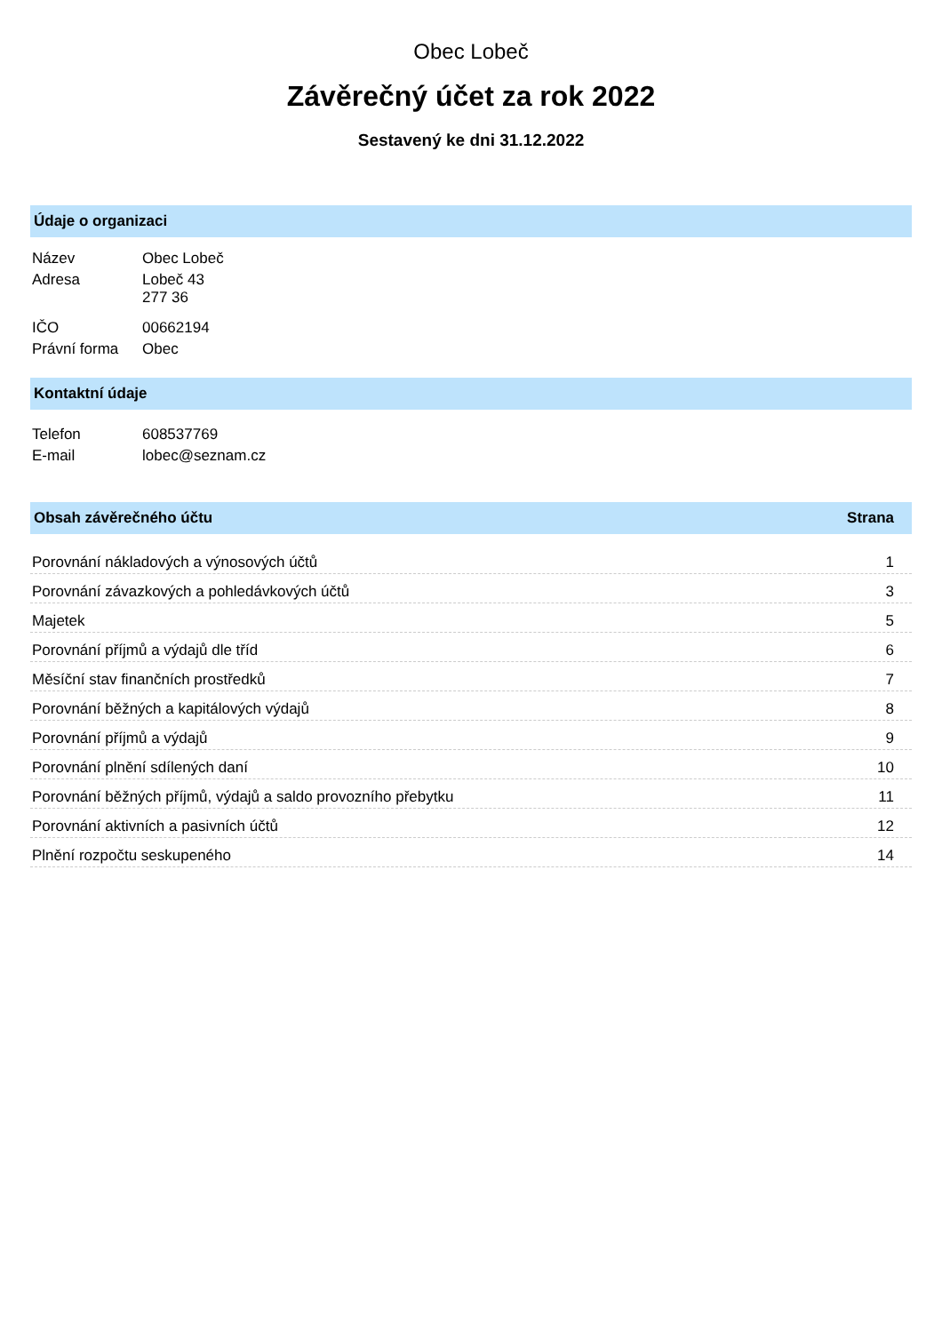Obec Lobeč
Závěrečný účet za rok 2022
Sestavený ke dni 31.12.2022
Údaje o organizaci
| Název | Obec Lobeč |
| Adresa | Lobeč 43 277 36 |
| IČO | 00662194 |
| Právní forma | Obec |
Kontaktní údaje
| Telefon | 608537769 |
| E-mail | lobec@seznam.cz |
| Obsah závěrečného účtu | Strana |
| --- | --- |
| Porovnání nákladových a výnosových účtů | 1 |
| Porovnání závazkových a pohledávkových účtů | 3 |
| Majetek | 5 |
| Porovnání příjmů a výdajů dle tříd | 6 |
| Měsíční stav finančních prostředků | 7 |
| Porovnání běžných a kapitálových výdajů | 8 |
| Porovnání příjmů a výdajů | 9 |
| Porovnání plnění sdílených daní | 10 |
| Porovnání běžných příjmů, výdajů a saldo provozního přebytku | 11 |
| Porovnání aktivních a pasivních účtů | 12 |
| Plnění rozpočtu seskupeného | 14 |